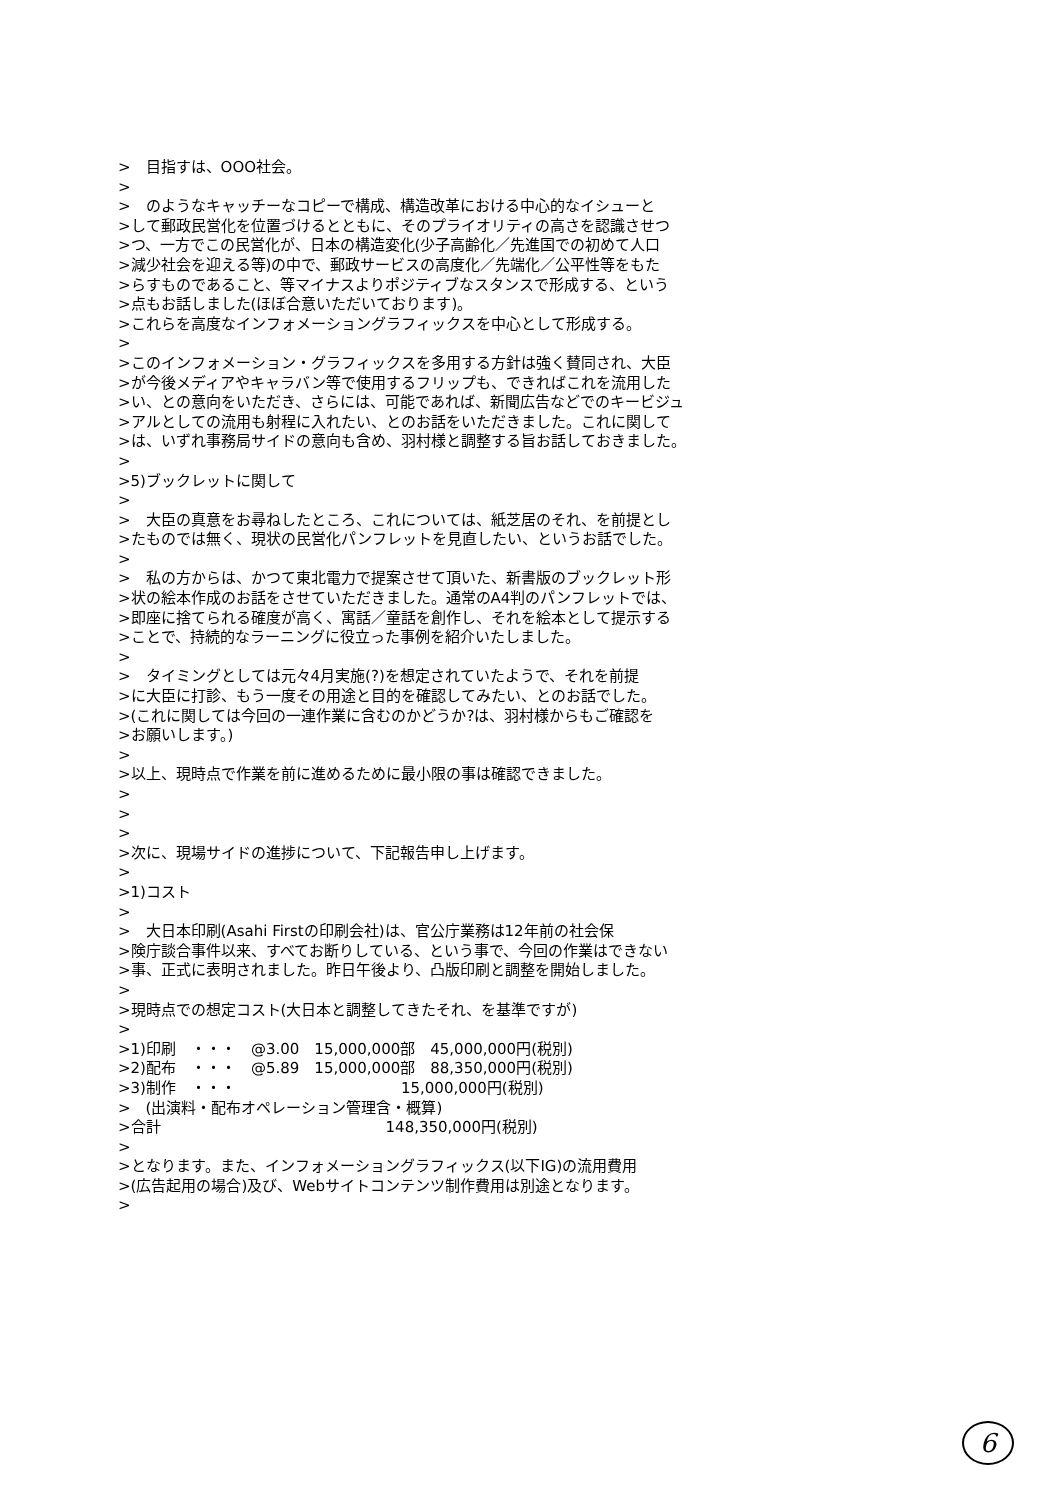>　目指すは、OOO社会。 > >　のようなキャッチーなコピーで構成、構造改革における中心的なイシューと >して郵政民営化を位置づけるとともに、そのプライオリティの高さを認識させつ >つ、一方でこの民営化が、日本の構造変化(少子高齢化／先進国での初めて人口 >減少社会を迎える等)の中で、郵政サービスの高度化／先端化／公平性等をもた >らすものであること、等マイナスよりポジティブなスタンスで形成する、という >点もお話しました(ほぼ合意いただいております)。 >これらを高度なインフォメーショングラフィックスを中心として形成する。 > >このインフォメーション・グラフィックスを多用する方針は強く賛同され、大臣 >が今後メディアやキャラバン等で使用するフリップも、できればこれを流用した >い、との意向をいただき、さらには、可能であれば、新聞広告などでのキービジュ >アルとしての流用も射程に入れたい、とのお話をいただきました。これに関して >は、いずれ事務局サイドの意向も含め、羽村様と調整する旨お話しておきました。 > >5)ブックレットに関して > >　大臣の真意をお尋ねしたところ、これについては、紙芝居のそれ、を前提とし >たものでは無く、現状の民営化パンフレットを見直したい、というお話でした。 > >　私の方からは、かつて東北電力で提案させて頂いた、新書版のブックレット形 >状の絵本作成のお話をさせていただきました。通常のA4判のパンフレットでは、 >即座に捨てられる確度が高く、寓話／童話を創作し、それを絵本として提示する >ことで、持続的なラーニングに役立った事例を紹介いたしました。 > >　タイミングとしては元々4月実施(?)を想定されていたようで、それを前提 >に大臣に打診、もう一度その用途と目的を確認してみたい、とのお話でした。 >(これに関しては今回の一連作業に含むのかどうか?は、羽村様からもご確認を >お願いします。) > >以上、現時点で作業を前に進めるために最小限の事は確認できました。 > > > >次に、現場サイドの進捗について、下記報告申し上げます。 > >1)コスト > >　大日本印刷(Asahi Firstの印刷会社)は、官公庁業務は12年前の社会保 >険庁談合事件以来、すべてお断りしている、という事で、今回の作業はできない >事、正式に表明されました。昨日午後より、凸版印刷と調整を開始しました。 > >現時点での想定コスト(大日本と調整してきたそれ、を基準ですが) > >1)印刷　・・・　@3.00　15,000,000部　45,000,000円(税別) >2)配布　・・・　@5.89　15,000,000部　88,350,000円(税別) >3)制作　・・・　　　　　　　　　　　15,000,000円(税別) >　(出演料・配布オペレーション管理含・概算) >合計　　　　　　　　　　　　　　　148,350,000円(税別) > >となります。また、インフォメーショングラフィックス(以下IG)の流用費用 >(広告起用の場合)及び、Webサイトコンテンツ制作費用は別途となります。 >
6